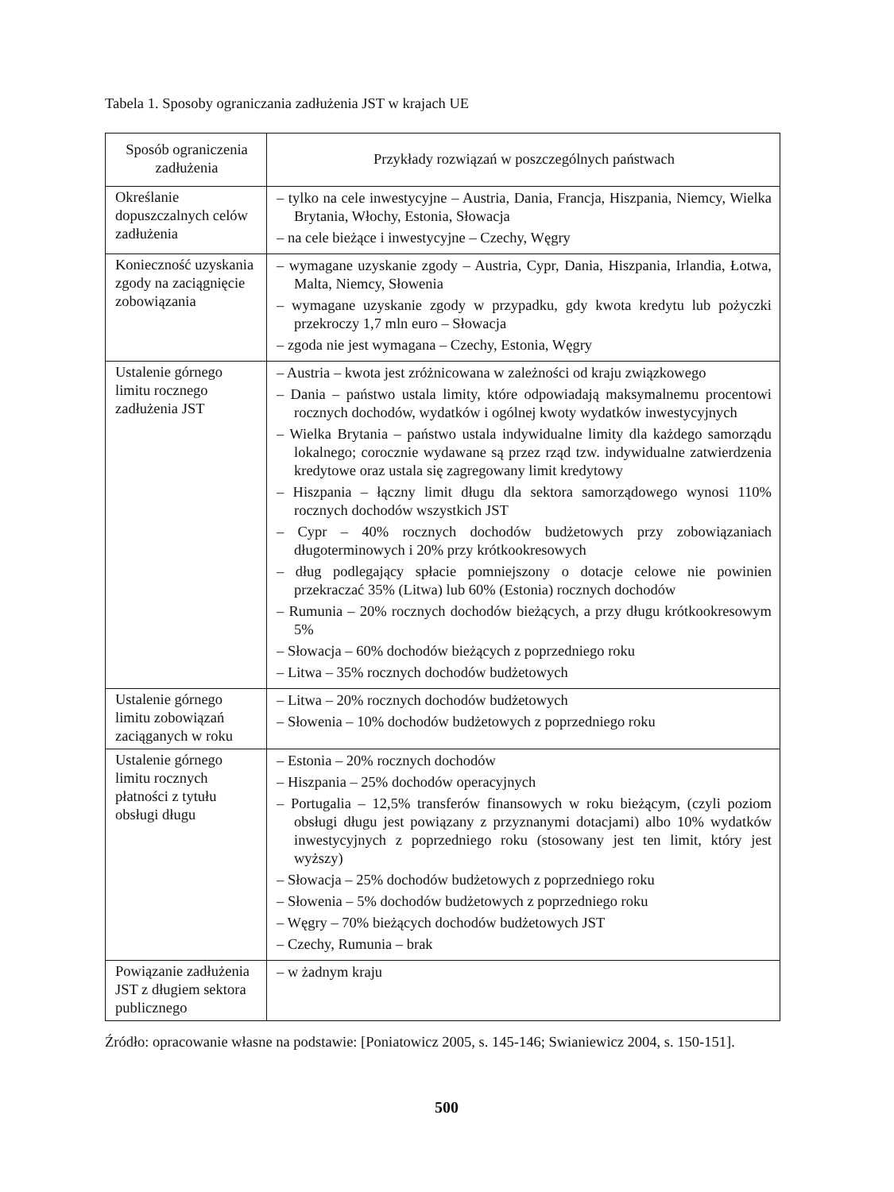Tabela 1. Sposoby ograniczania zadłużenia JST w krajach UE
| Sposób ograniczenia zadłużenia | Przykłady rozwiązań w poszczególnych państwach |
| --- | --- |
| Określanie dopuszczalnych celów zadłużenia | – tylko na cele inwestycyjne – Austria, Dania, Francja, Hiszpania, Niemcy, Wielka Brytania, Włochy, Estonia, Słowacja – na cele bieżące i inwestycyjne – Czechy, Węgry |
| Konieczność uzyskania zgody na zaciągnięcie zobowiązania | – wymagane uzyskanie zgody – Austria, Cypr, Dania, Hiszpania, Irlandia, Łotwa, Malta, Niemcy, Słowenia – wymagane uzyskanie zgody w przypadku, gdy kwota kredytu lub pożyczki przekroczy 1,7 mln euro – Słowacja – zgoda nie jest wymagana – Czechy, Estonia, Węgry |
| Ustalenie górnego limitu rocznego zadłużenia JST | – Austria – kwota jest zróżnicowana w zależności od kraju związkowego – Dania – państwo ustala limity, które odpowiadają maksymalnemu procentowi rocznych dochodów, wydatków i ogólnej kwoty wydatków inwestycyjnych – Wielka Brytania – państwo ustala indywidualne limity dla każdego samorządu lokalnego; corocznie wydawane są przez rząd tzw. indywidualne zatwierdzenia kredytowe oraz ustala się zagregowany limit kredytowy – Hiszpania – łączny limit długu dla sektora samorządowego wynosi 110% rocznych dochodów wszystkich JST – Cypr – 40% rocznych dochodów budżetowych przy zobowiązaniach długoterminowych i 20% przy krótkookresowych – dług podlegający spłacie pomniejszony o dotacje celowe nie powinien przekraczać 35% (Litwa) lub 60% (Estonia) rocznych dochodów – Rumunia – 20% rocznych dochodów bieżących, a przy długu krótkookresowym 5% – Słowacja – 60% dochodów bieżących z poprzedniego roku – Litwa – 35% rocznych dochodów budżetowych |
| Ustalenie górnego limitu zobowiązań zaciąganych w roku | – Litwa – 20% rocznych dochodów budżetowych – Słowenia – 10% dochodów budżetowych z poprzedniego roku |
| Ustalenie górnego limitu rocznych płatności z tytułu obsługi długu | – Estonia – 20% rocznych dochodów – Hiszpania – 25% dochodów operacyjnych – Portugalia – 12,5% transferów finansowych w roku bieżącym, (czyli poziom obsługi długu jest powiązany z przyznanymi dotacjami) albo 10% wydatków inwestycyjnych z poprzedniego roku (stosowany jest ten limit, który jest wyższy) – Słowacja – 25% dochodów budżetowych z poprzedniego roku – Słowenia – 5% dochodów budżetowych z poprzedniego roku – Węgry – 70% bieżących dochodów budżetowych JST – Czechy, Rumunia – brak |
| Powiązanie zadłużenia JST z długiem sektora publicznego | – w żadnym kraju |
Źródło: opracowanie własne na podstawie: [Poniatowicz 2005, s. 145-146; Swianiewicz 2004, s. 150-151].
500